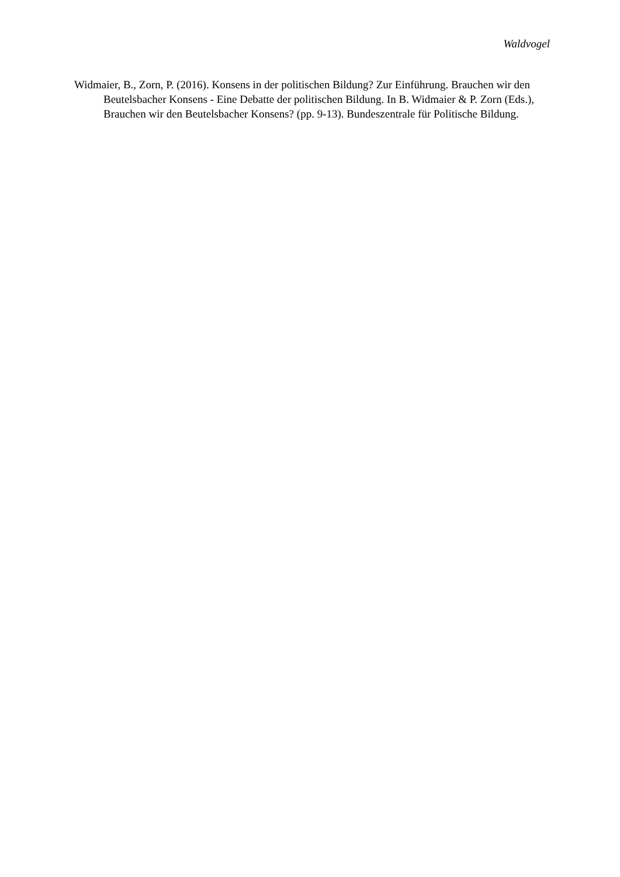Waldvogel
Widmaier, B., Zorn, P. (2016). Konsens in der politischen Bildung? Zur Einführung. Brauchen wir den Beutelsbacher Konsens - Eine Debatte der politischen Bildung. In B. Widmaier & P. Zorn (Eds.), Brauchen wir den Beutelsbacher Konsens? (pp. 9-13). Bundeszentrale für Politische Bildung.